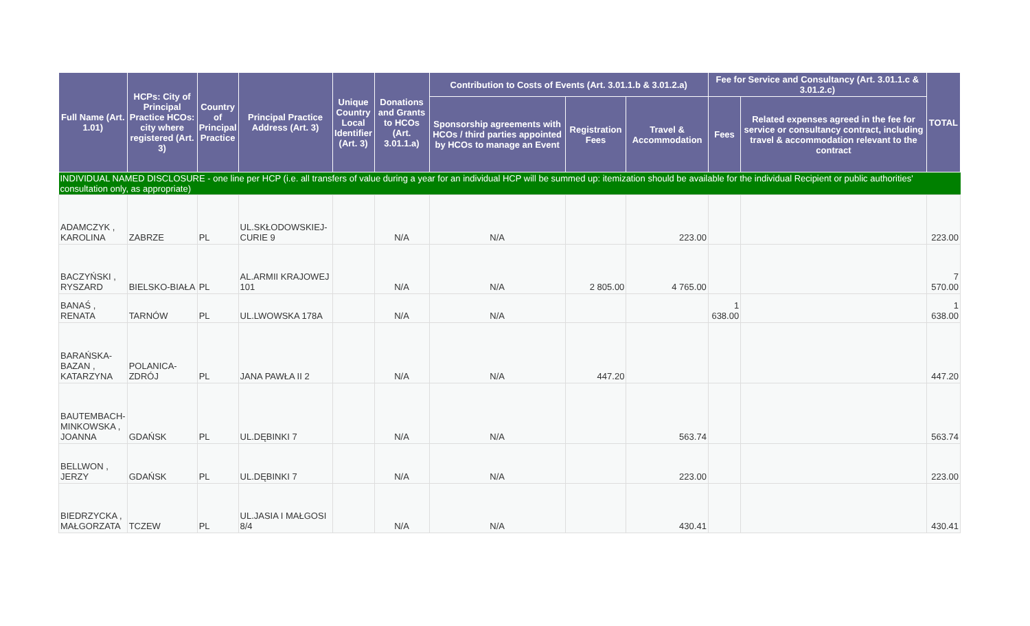| Full Name (Art. 1.01) | HCPs: City of Principal Practice HCOs: city where registered (Art. 3) | Country of Principal Practice | Principal Practice Address (Art. 3) | Unique Country Local Identifier (Art. 3) | Donations and Grants to HCOs (Art. 3.01.1.a) | Contribution to Costs of Events (Art. 3.01.1.b & 3.01.2.a) | | | Fee for Service and Consultancy (Art. 3.01.1.c & 3.01.2.c) | | TOTAL |
| --- | --- | --- | --- | --- | --- | --- | --- | --- | --- | --- | --- |
| | | | | | | Sponsorship agreements with HCOs / third parties appointed by HCOs to manage an Event | Registration Fees | Travel & Accommodation | Fees | Related expenses agreed in the fee for service or consultancy contract, including travel & accommodation relevant to the contract | |
| INDIVIDUAL NAMED DISCLOSURE - one line per HCP (i.e. all transfers of value during a year for an individual HCP will be summed up: itemization should be available for the individual Recipient or public authorities' consultation only, as appropriate) | | | | | | | | | | | |
| ADAMCZYK , KAROLINA | ZABRZE | PL | UL.SKŁODOWSKIEJ-CURIE 9 | | N/A | N/A | | 223.00 | | | 223.00 |
| BACZYŃSKI , RYSZARD | BIELSKO-BIAŁA | PL | AL.ARMII KRAJOWEJ 101 | | N/A | N/A | 2 805.00 | 4 765.00 | | | 7 570.00 |
| BANAŚ , RENATA | TARNÓW | PL | UL.LWOWSKA 178A | | N/A | N/A | | | 1 638.00 | | 1 638.00 |
| BARAŃSKA-BAZAN , KATARZYNA | POLANICA-ZDRÓJ | PL | JANA PAWŁA II 2 | | N/A | N/A | 447.20 | | | | 447.20 |
| BAUTEMBACH-MINKOWSKA , JOANNA | GDAŃSK | PL | UL.DĘBINKI 7 | | N/A | N/A | | 563.74 | | | 563.74 |
| BELLWON , JERZY | GDAŃSK | PL | UL.DĘBINKI 7 | | N/A | N/A | | 223.00 | | | 223.00 |
| BIEDRZYCKA , MAŁGORZATA | TCZEW | PL | UL.JASIA I MAŁGOSI 8/4 | | N/A | N/A | | 430.41 | | | 430.41 |